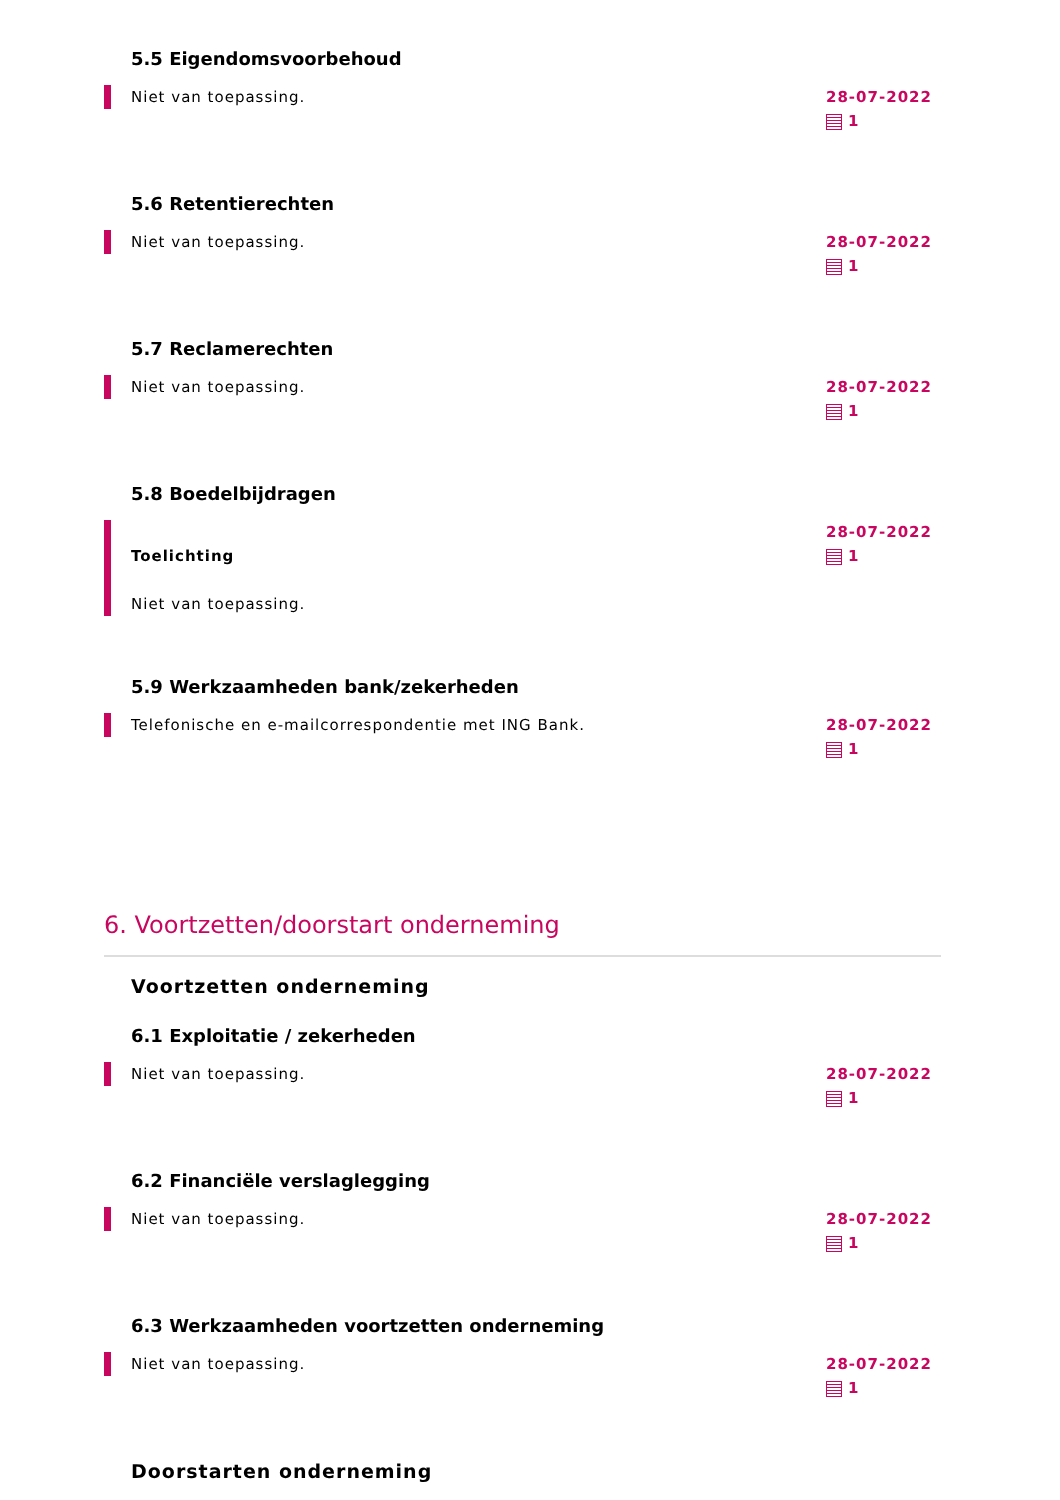5.5 Eigendomsvoorbehoud
Niet van toepassing.
28-07-2022
1
5.6 Retentierechten
Niet van toepassing.
28-07-2022
1
5.7 Reclamerechten
Niet van toepassing.
28-07-2022
1
5.8 Boedelbijdragen
Toelichting
Niet van toepassing.
28-07-2022
1
5.9 Werkzaamheden bank/zekerheden
Telefonische en e-mailcorrespondentie met ING Bank.
28-07-2022
1
6. Voortzetten/doorstart onderneming
Voortzetten onderneming
6.1 Exploitatie / zekerheden
Niet van toepassing.
28-07-2022
1
6.2 Financiële verslaglegging
Niet van toepassing.
28-07-2022
1
6.3 Werkzaamheden voortzetten onderneming
Niet van toepassing.
28-07-2022
1
Doorstarten onderneming